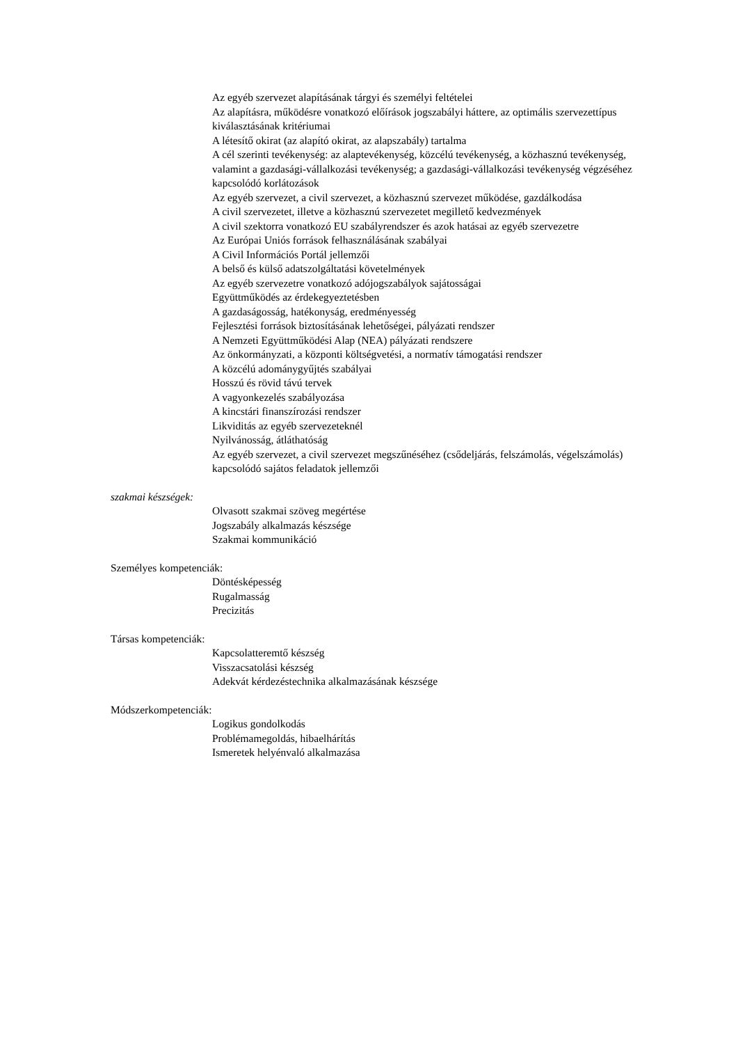Az egyéb szervezet alapításának tárgyi és személyi feltételei
Az alapításra, működésre vonatkozó előírások jogszabályi háttere, az optimális szervezettípus kiválasztásának kritériumai
A létesítő okirat (az alapító okirat, az alapszabály) tartalma
A cél szerinti tevékenység: az alaptevékenység, közcélú tevékenység, a közhasznú tevékenység, valamint a gazdasági-vállalkozási tevékenység; a gazdasági-vállalkozási tevékenység végzéséhez kapcsolódó korlátozások
Az egyéb szervezet, a civil szervezet, a közhasznú szervezet működése, gazdálkodása
A civil szervezetet, illetve a közhasznú szervezetet megillető kedvezmények
A civil szektorra vonatkozó EU szabályrendszer és azok hatásai az egyéb szervezetre
Az Európai Uniós források felhasználásának szabályai
A Civil Információs Portál jellemzői
A belső és külső adatszolgáltatási követelmények
Az egyéb szervezetre vonatkozó adójogszabályok sajátosságai
Együttműködés az érdekegyeztetésben
A gazdaságosság, hatékonyság, eredményesség
Fejlesztési források biztosításának lehetőségei, pályázati rendszer
A Nemzeti Együttműködési Alap (NEA) pályázati rendszere
Az önkormányzati, a központi költségvetési, a normatív támogatási rendszer
A közcélú adománygyűjtés szabályai
Hosszú és rövid távú tervek
A vagyonkezelés szabályozása
A kincstári finanszírozási rendszer
Likviditás az egyéb szervezeteknél
Nyilvánosság, átláthatóság
Az egyéb szervezet, a civil szervezet megszűnéséhez (csődeljárás, felszámolás, végelszámolás) kapcsolódó sajátos feladatok jellemzői
szakmai készségek:
Olvasott szakmai szöveg megértése
Jogszabály alkalmazás készsége
Szakmai kommunikáció
Személyes kompetenciák:
Döntésképesség
Rugalmasság
Precizitás
Társas kompetenciák:
Kapcsolatteremtő készség
Visszacsatolási készség
Adekvát kérdezéstechnika alkalmazásának készsége
Módszerkompetenciák:
Logikus gondolkodás
Problémamegoldás, hibaelhárítás
Ismeretek helyénvaló alkalmazása